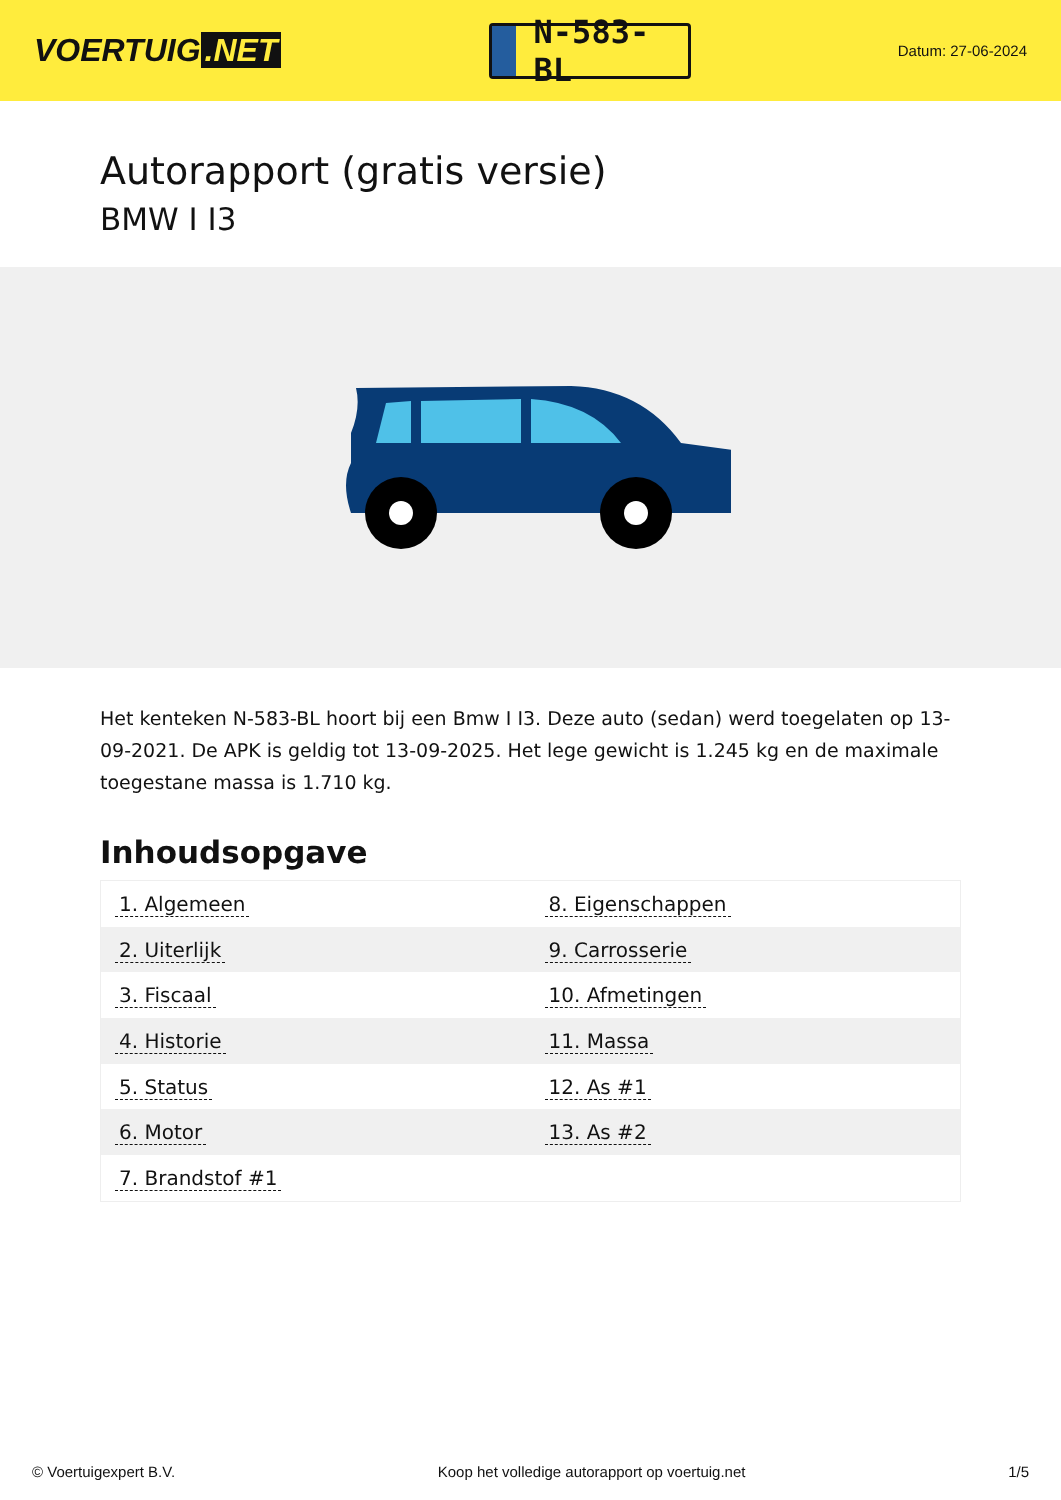VOERTUIG.NET
N-583-BL
Datum: 27-06-2024
Autorapport (gratis versie)
BMW I I3
Het kenteken N-583-BL hoort bij een Bmw I I3. Deze auto (sedan) werd toegelaten op 13-09-2021. De APK is geldig tot 13-09-2025. Het lege gewicht is 1.245 kg en de maximale toegestane massa is 1.710 kg.
Inhoudsopgave
| 1. Algemeen | 8. Eigenschappen |
| 2. Uiterlijk | 9. Carrosserie |
| 3. Fiscaal | 10. Afmetingen |
| 4. Historie | 11. Massa |
| 5. Status | 12. As #1 |
| 6. Motor | 13. As #2 |
| 7. Brandstof #1 | |
© Voertuigexpert B.V. Koop het volledige autorapport op voertuig.net 1/5